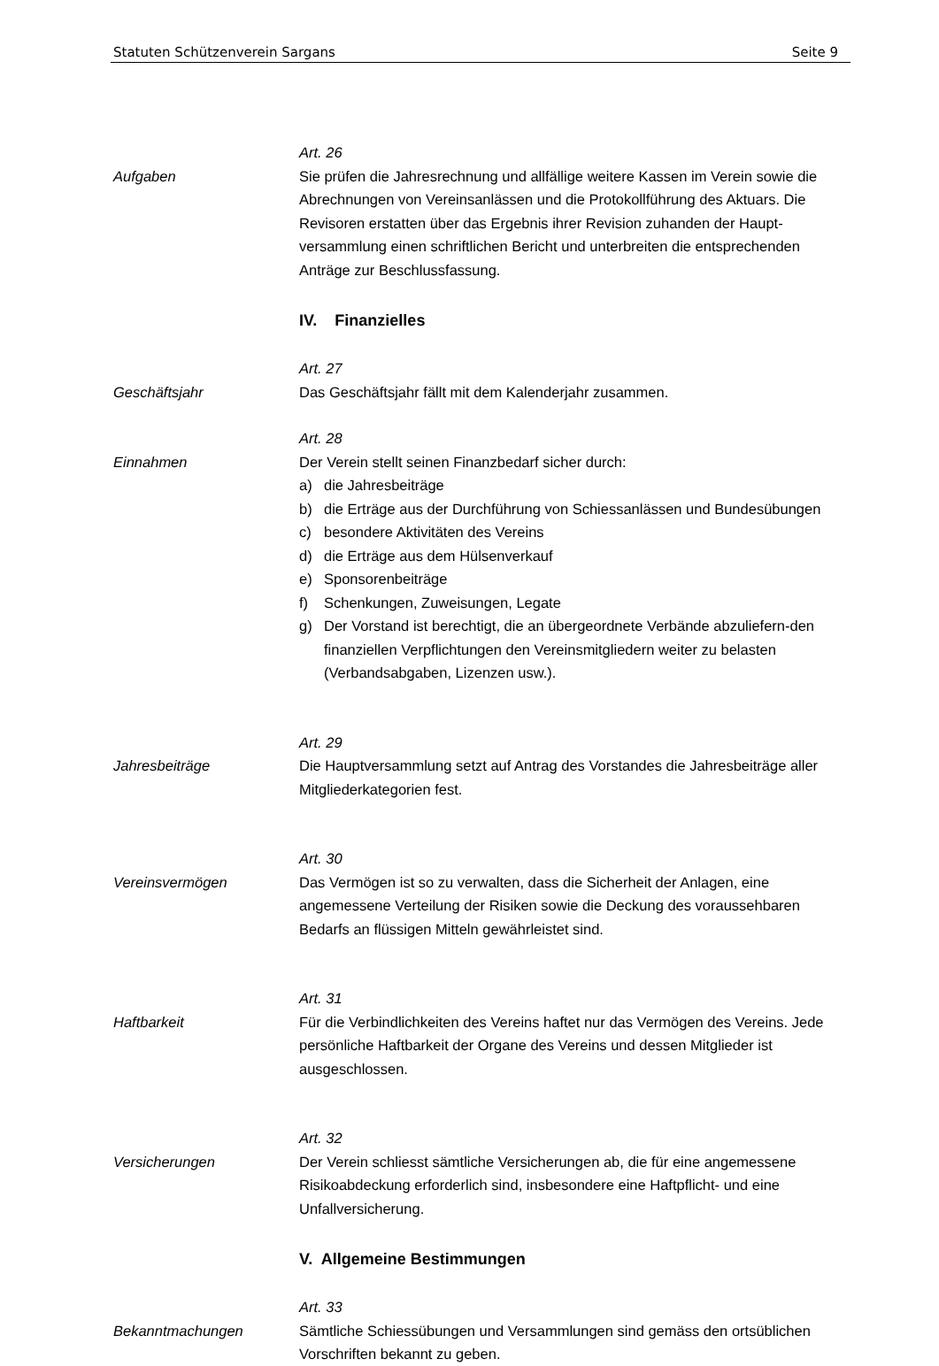Statuten Schützenverein Sargans Seite 9
Aufgaben Art. 26
Sie prüfen die Jahresrechnung und allfällige weitere Kassen im Verein sowie die Abrechnungen von Vereinsanlässen und die Protokollführung des Aktuars. Die Revisoren erstatten über das Ergebnis ihrer Revision zuhanden der Haupt-versammlung einen schriftlichen Bericht und unterbreiten die entsprechenden Anträge zur Beschlussfassung.
IV. Finanzielles
Geschäftsjahr Art. 27
Das Geschäftsjahr fällt mit dem Kalenderjahr zusammen.
Einnahmen Art. 28
Der Verein stellt seinen Finanzbedarf sicher durch:
a) die Jahresbeiträge
b) die Erträge aus der Durchführung von Schiessanlässen und Bundesübungen
c) besondere Aktivitäten des Vereins
d) die Erträge aus dem Hülsenverkauf
e) Sponsorenbeiträge
f) Schenkungen, Zuweisungen, Legate
g) Der Vorstand ist berechtigt, die an übergeordnete Verbände abzuliefern-den finanziellen Verpflichtungen den Vereinsmitgliedern weiter zu belasten (Verbandsabgaben, Lizenzen usw.).
Jahresbeiträge Art. 29
Die Hauptversammlung setzt auf Antrag des Vorstandes die Jahresbeiträge aller Mitgliederkategorien fest.
Vereinsvermögen Art. 30
Das Vermögen ist so zu verwalten, dass die Sicherheit der Anlagen, eine angemessene Verteilung der Risiken sowie die Deckung des voraussehbaren Bedarfs an flüssigen Mitteln gewährleistet sind.
Haftbarkeit Art. 31
Für die Verbindlichkeiten des Vereins haftet nur das Vermögen des Vereins. Jede persönliche Haftbarkeit der Organe des Vereins und dessen Mitglieder ist ausgeschlossen.
Versicherungen Art. 32
Der Verein schliesst sämtliche Versicherungen ab, die für eine angemessene Risikoabdeckung erforderlich sind, insbesondere eine Haftpflicht- und eine Unfallversicherung.
V. Allgemeine Bestimmungen
Bekanntmachungen Art. 33
Sämtliche Schiessübungen und Versammlungen sind gemäss den ortsüblichen Vorschriften bekannt zu geben.